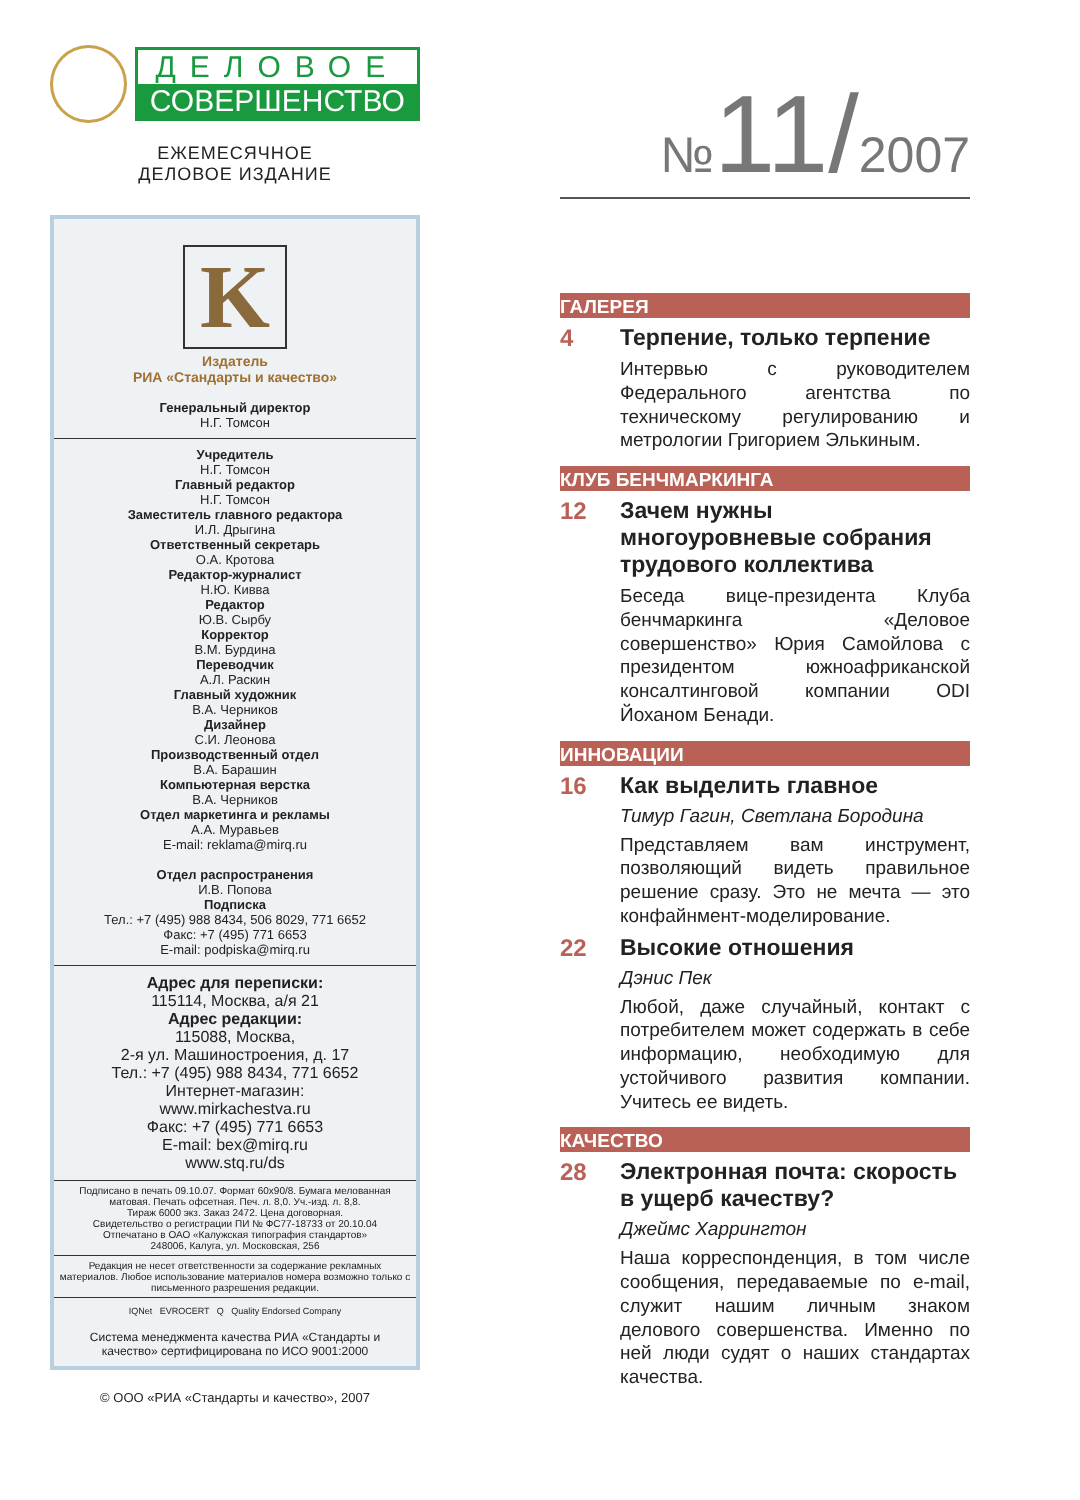ДЕЛОВОЕ
СОВЕРШЕНСТВО
ЕЖЕМЕСЯЧНОЕ
ДЕЛОВОЕ ИЗДАНИЕ
K
Издатель
РИА «Стандарты и качество»
Генеральный директор
Н.Г. Томсон
Учредитель
Н.Г. Томсон
Главный редактор
Н.Г. Томсон
Заместитель главного редактора
И.Л. Дрыгина
Ответственный секретарь
О.А. Кротова
Редактор-журналист
Н.Ю. Кивва
Редактор
Ю.В. Сырбу
Корректор
В.М. Бурдина
Переводчик
А.Л. Раскин
Главный художник
В.А. Черников
Дизайнер
С.И. Леонова
Производственный отдел
В.А. Барашин
Компьютерная верстка
В.А. Черников
Отдел маркетинга и рекламы
А.А. Муравьев
E-mail: reklama@mirq.ru
Отдел распространения
И.В. Попова
Подписка
Тел.: +7 (495) 988 8434, 506 8029, 771 6652
Факс: +7 (495) 771 6653
E-mail: podpiska@mirq.ru
Адрес для переписки:
115114, Москва, а/я 21
Адрес редакции:
115088, Москва,
2-я ул. Машиностроения, д. 17
Тел.: +7 (495) 988 8434, 771 6652
Интернет-магазин:
www.mirkachestva.ru
Факс: +7 (495) 771 6653
E-mail: bex@mirq.ru
www.stq.ru/ds
Подписано в печать 09.10.07. Формат 60x90/8. Бумага мелованная матовая. Печать офсетная. Печ. л. 8,0. Уч.-изд. л. 8,8.
Тираж 6000 экз. Заказ 2472. Цена договорная.
Свидетельство о регистрации ПИ № ФС77-18733 от 20.10.04
Отпечатано в ОАО «Калужская типография стандартов»
248006, Калуга, ул. Московская, 256
Редакция не несет ответственности за содержание рекламных материалов. Любое использование материалов номера возможно только с письменного разрешения редакции.
IQNet EVROCERT Q Quality Endorsed Company
Система менеджмента качества РИА «Стандарты и качество» сертифицирована по ИСО 9001:2000
© ООО «РИА «Стандарты и качество», 2007
№11/2007
ГАЛЕРЕЯ
4 Терпение, только терпение
Интервью с руководителем Федерального агентства по техническому регулированию и метрологии Григорием Элькиным.
КЛУБ БЕНЧМАРКИНГА
12 Зачем нужны многоуровневые собрания трудового коллектива
Беседа вице-президента Клуба бенчмаркинга «Деловое совершенство» Юрия Самойлова с президентом южноафриканской консалтинговой компании ODI Йоханом Бенади.
ИННОВАЦИИ
16 Как выделить главное
Тимур Гагин, Светлана Бородина
Представляем вам инструмент, позволяющий видеть правильное решение сразу. Это не мечта — это конфайнмент-моделирование.
22 Высокие отношения
Дэнис Пек
Любой, даже случайный, контакт с потребителем может содержать в себе информацию, необходимую для устойчивого развития компании. Учитесь ее видеть.
КАЧЕСТВО
28 Электронная почта: скорость в ущерб качеству?
Джеймс Харрингтон
Наша корреспонденция, в том числе сообщения, передаваемые по e-mail, служит нашим личным знаком делового совершенства. Именно по ней люди судят о наших стандартах качества.